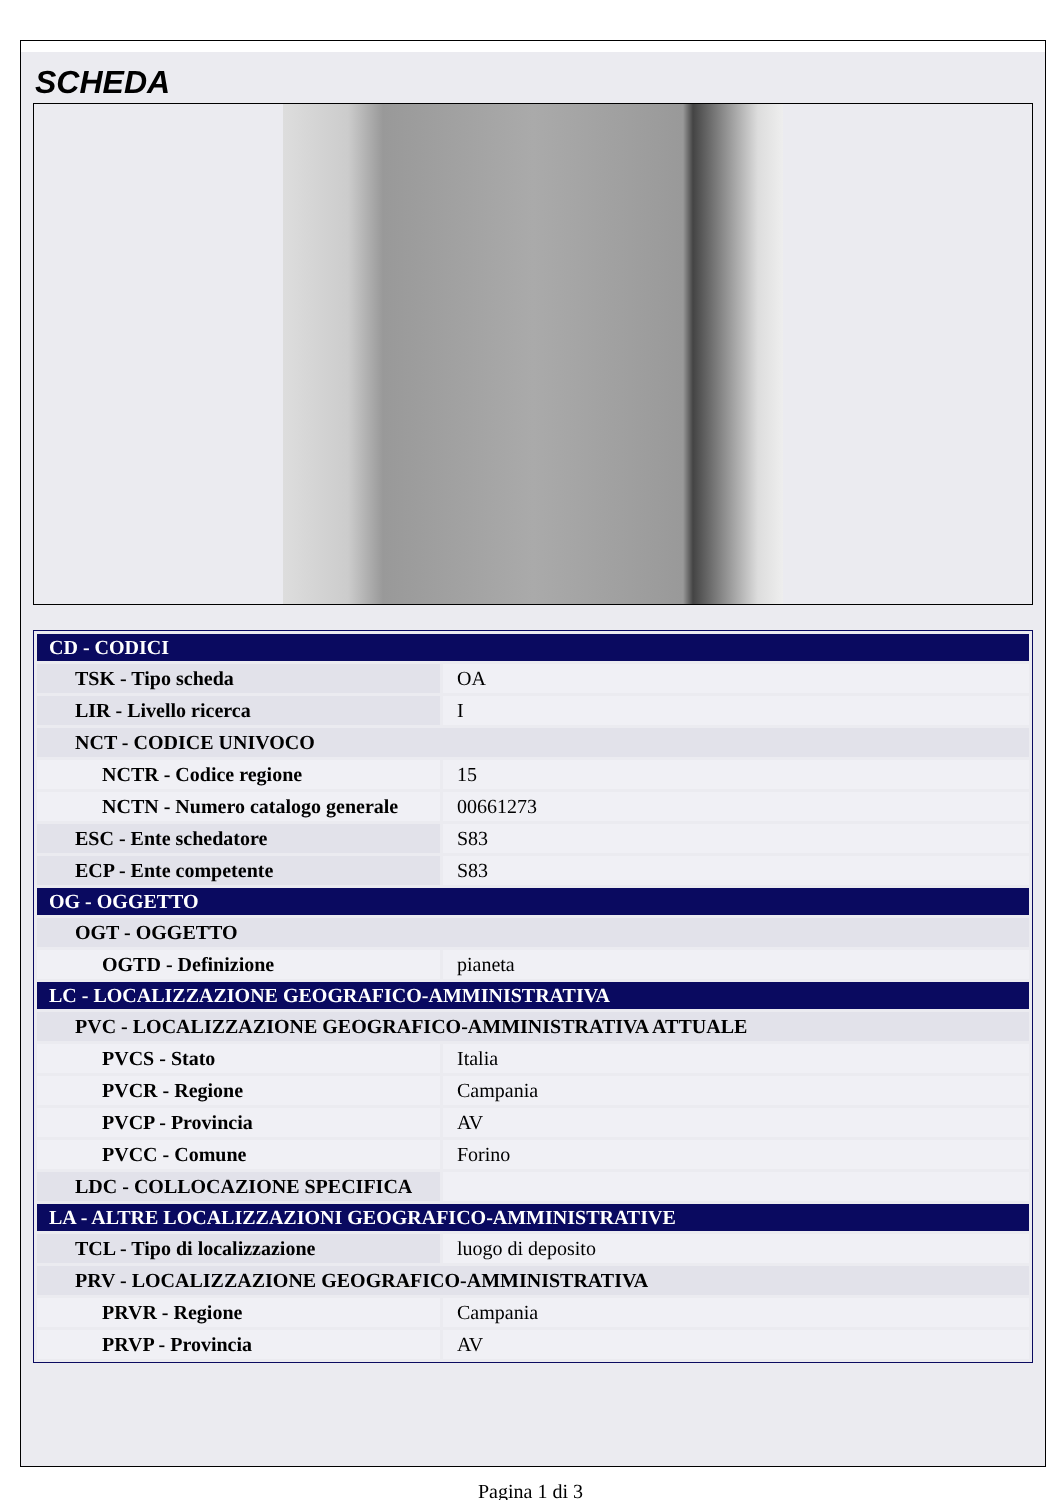SCHEDA
| CD - CODICI | |
| TSK - Tipo scheda | OA |
| LIR - Livello ricerca | I |
| NCT - CODICE UNIVOCO | |
| NCTR - Codice regione | 15 |
| NCTN - Numero catalogo generale | 00661273 |
| ESC - Ente schedatore | S83 |
| ECP - Ente competente | S83 |
| OG - OGGETTO | |
| OGT - OGGETTO | |
| OGTD - Definizione | pianeta |
| LC - LOCALIZZAZIONE GEOGRAFICO-AMMINISTRATIVA | |
| PVC - LOCALIZZAZIONE GEOGRAFICO-AMMINISTRATIVA ATTUALE | |
| PVCS - Stato | Italia |
| PVCR - Regione | Campania |
| PVCP - Provincia | AV |
| PVCC - Comune | Forino |
| LDC - COLLOCAZIONE SPECIFICA | |
| LA - ALTRE LOCALIZZAZIONI GEOGRAFICO-AMMINISTRATIVE | |
| TCL - Tipo di localizzazione | luogo di deposito |
| PRV - LOCALIZZAZIONE GEOGRAFICO-AMMINISTRATIVA | |
| PRVR - Regione | Campania |
| PRVP - Provincia | AV |
Pagina 1 di 3